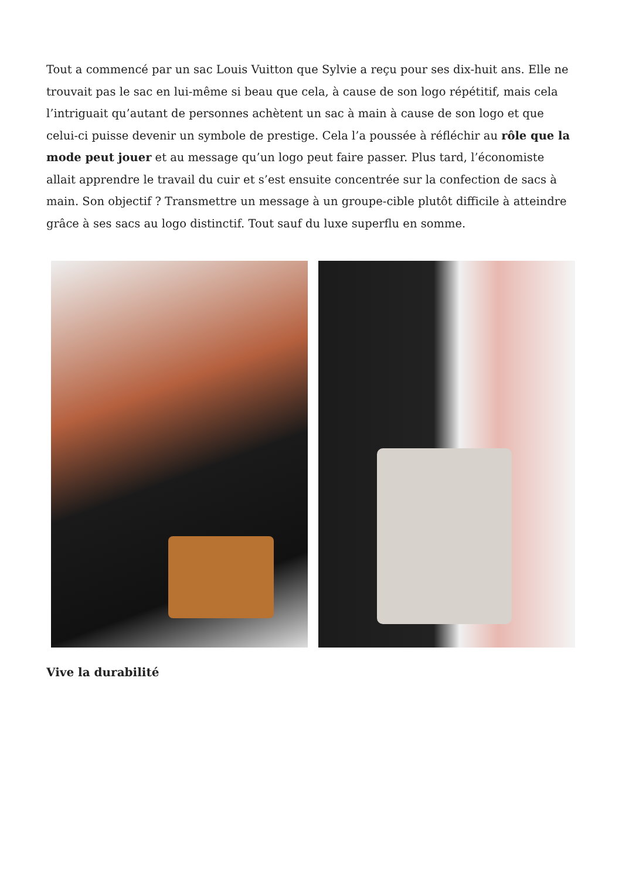Tout a commencé par un sac Louis Vuitton que Sylvie a reçu pour ses dix-huit ans. Elle ne trouvait pas le sac en lui-même si beau que cela, à cause de son logo répétitif, mais cela l’intriguait qu’autant de personnes achètent un sac à main à cause de son logo et que celui-ci puisse devenir un symbole de prestige. Cela l’a poussée à réfléchir au rôle que la mode peut jouer et au message qu’un logo peut faire passer. Plus tard, l’économiste allait apprendre le travail du cuir et s’est ensuite concentrée sur la confection de sacs à main. Son objectif ? Transmettre un message à un groupe-cible plutôt difficile à atteindre grâce à ses sacs au logo distinctif. Tout sauf du luxe superflu en somme.
Vive la durabilité